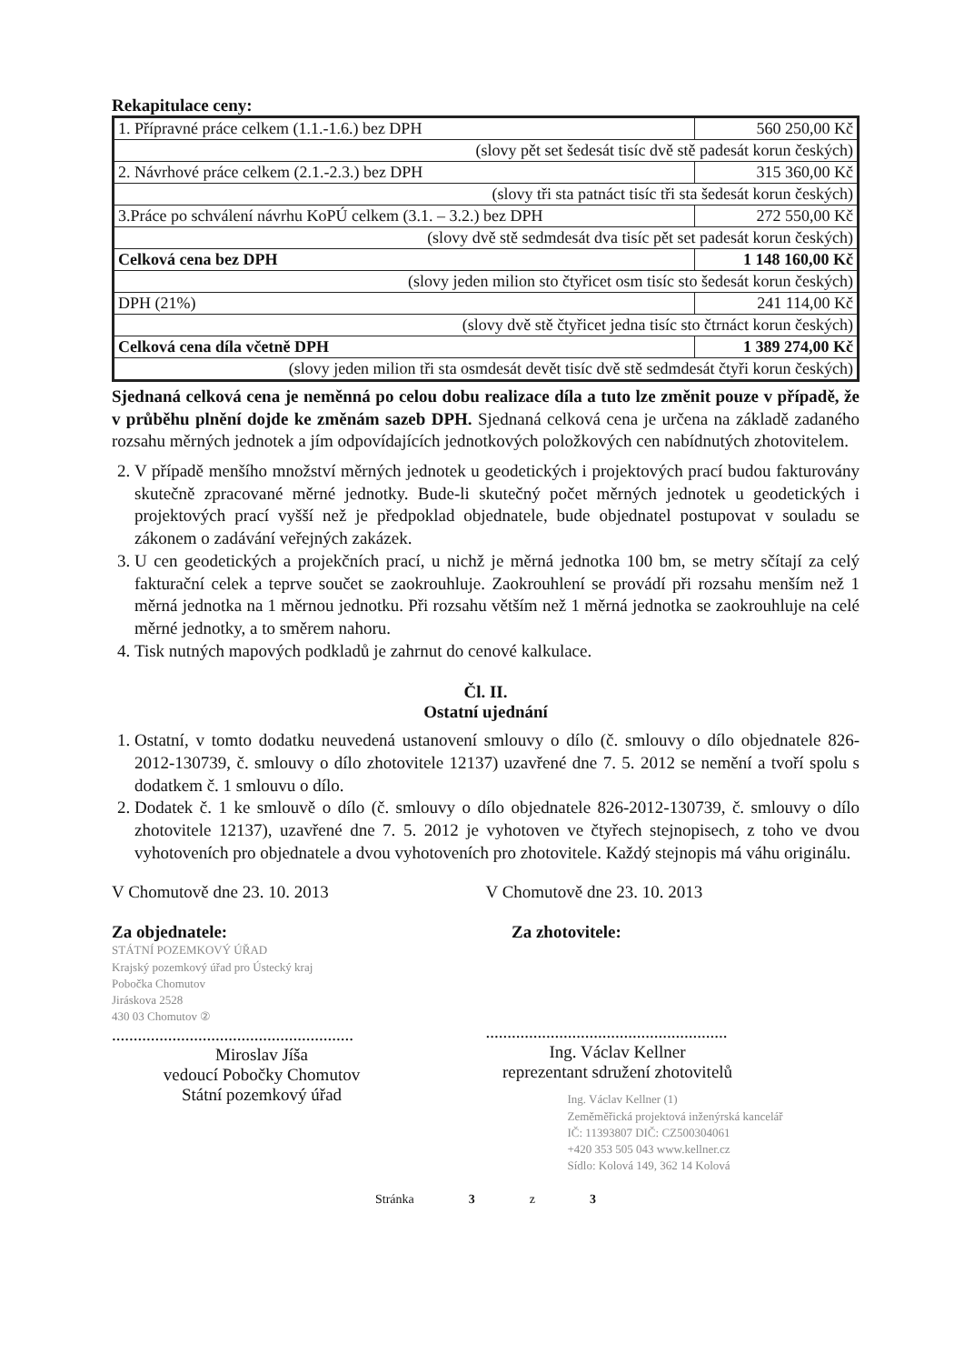Rekapitulace ceny:
| 1. Přípravné práce celkem (1.1.-1.6.) bez DPH | 560 250,00 Kč |
| (slovy pět set šedesát tisíc dvě stě padesát korun českých) | |
| 2. Návrhové práce celkem (2.1.-2.3.) bez DPH | 315 360,00 Kč |
| (slovy tři sta patnáct tisíc tři sta šedesát korun českých) | |
| 3.Práce po schválení návrhu KoPÚ celkem (3.1. – 3.2.) bez DPH | 272 550,00 Kč |
| (slovy dvě stě sedmdesát dva tisíc pět set padesát korun českých) | |
| Celková cena bez DPH | 1 148 160,00 Kč |
| (slovy jeden milion sto čtyřicet osm tisíc sto šedesát korun českých) | |
| DPH (21%) | 241 114,00 Kč |
| (slovy dvě stě čtyřicet jedna tisíc sto čtrnáct korun českých) | |
| Celková cena díla včetně DPH | 1 389 274,00 Kč |
| (slovy jeden milion tři sta osmdesát devět tisíc dvě stě sedmdesát čtyři korun českých) | |
Sjednaná celková cena je neměnná po celou dobu realizace díla a tuto lze změnit pouze v případě, že v průběhu plnění dojde ke změnám sazeb DPH. Sjednaná celková cena je určena na základě zadaného rozsahu měrných jednotek a jím odpovídajících jednotkových položkových cen nabídnutých zhotovitelem.
2. V případě menšího množství měrných jednotek u geodetických i projektových prací budou fakturovány skutečně zpracované měrné jednotky. Bude-li skutečný počet měrných jednotek u geodetických i projektových prací vyšší než je předpoklad objednatele, bude objednatel postupovat v souladu se zákonem o zadávání veřejných zakázek.
3. U cen geodetických a projekčních prací, u nichž je měrná jednotka 100 bm, se metry sčítají za celý fakturační celek a teprve součet se zaokrouhluje. Zaokrouhlení se provádí při rozsahu menším než 1 měrná jednotka na 1 měrnou jednotku. Při rozsahu větším než 1 měrná jednotka se zaokrouhluje na celé měrné jednotky, a to směrem nahoru.
4. Tisk nutných mapových podkladů je zahrnut do cenové kalkulace.
Čl. II.
Ostatní ujednání
1. Ostatní, v tomto dodatku neuvedená ustanovení smlouvy o dílo (č. smlouvy o dílo objednatele 826-2012-130739, č. smlouvy o dílo zhotovitele 12137) uzavřené dne 7. 5. 2012 se nemění a tvoří spolu s dodatkem č. 1 smlouvu o dílo.
2. Dodatek č. 1 ke smlouvě o dílo (č. smlouvy o dílo objednatele 826-2012-130739, č. smlouvy o dílo zhotovitele 12137), uzavřené dne 7. 5. 2012 je vyhotoven ve čtyřech stejnopisech, z toho ve dvou vyhotoveních pro objednatele a dvou vyhotoveních pro zhotovitele. Každý stejnopis má váhu originálu.
V Chomutově dne 23. 10. 2013
Za objednatele:
STÁTNÍ POZEMKOVÝ ÚŘAD
Krajský pozemkový úřad pro Ústecký kraj
Pobočka Chomutov
Jiráskova 2528
430 03 Chomutov ②
........................................................
Miroslav Jíša
vedoucí Pobočky Chomutov
Státní pozemkový úřad
V Chomutově dne 23. 10. 2013
Za zhotovitele:
........................................................
Ing. Václav Kellner
reprezentant sdružení zhotovitelů
Ing. Václav Kellner (1)
Zeměměřická projektová inženýrská kancelář
IČ: 11393807 DIČ: CZ500304061
+420 353 505 043 www.kellner.cz
Sídlo: Kolová 149, 362 14 Kolová
Stránka 3 z 3